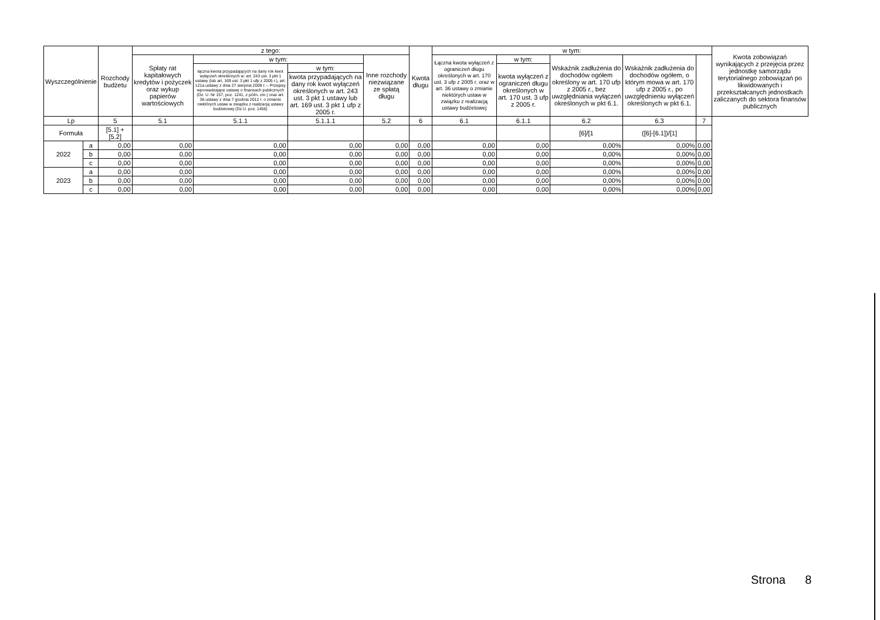| Wyszczególnienie | | Rozchody budżetu | z tego: | | | | Kwota długu | w tym: | | | | | Kwota zobowiązań wynikających z przejęcia przez jednostkę samorządu terytorialnego zobowiązań po likwidowanych i przekształcanych jednostkach zaliczanych do sektora finansów publicznych |
| --- | --- | --- | --- | --- | --- | --- | --- | --- | --- | --- | --- | --- | --- |
| | | | Spłaty rat kapitałowych kredytów i pożyczek oraz wykup papierów wartościowych | w tym: | | Inne rozchody niezwiązane ze spłatą długu | | Łączna kwota wyłączeń z ograniczeń długu określonych w art. 170 ust. 3 ufp z 2005 r. oraz w art. 36 ustawy o zmianie niektórych ustaw w związku z realizacją ustawy budżetowej | w tym: | Wskaźnik zadłużenia do dochodów ogółem określony w art. 170 ufp z 2005 r., bez uwzględniania wyłączeń określonych w pkt 6.1. | Wskaźnik zadłużenia do dochodów ogółem, o którym mowa w art. 170 ufp z 2005 r., po uwzględnieniu wyłączeń określonych w pkt 6.1. | | |
| | | | | łączna kwota przypadających na dany rok kwot wyłączeń określonych w: art. 243 ust. 3 pkt 1 ustawy (lub art. 169 ust. 3 pkt 1 ufp z 2005 r.), art. 121a ustawy z dnia 27 sierpnia 2009 r. – Przepisy wprowadzające ustawę o finansach publicznych (Dz. U. Nr 157, poz. 1241, z późn. zm.) oraz art. 36 ustawy z dnia 7 grudnia 2012 r. o zmianie niektórych ustaw w związku z realizacją ustawy budżetowej (Dz.U. poz. 1456) | w tym: | | | | kwota wyłączeń z ograniczeń długu określonych w art. 170 ust. 3 ufp z 2005 r. | | | | |
| | | | | | kwota przypadających na dany rok kwot wyłączeń określonych w art. 243 ust. 3 pkt 1 ustawy lub art. 169 ust. 3 pkt 1 ufp z 2005 r. | | | | | | | | |
| Lp | | 5 | 5.1 | 5.1.1 | 5.1.1.1 | 5.2 | 6 | 6.1 | 6.1.1 | 6.2 | 6.3 | 7 | |
| Formuła | | [5.1] + [5.2] | | | | | | | | [6]/[1 | ([6]-[6.1])/[1] | | |
| 2022 | a | 0,00 | 0,00 | 0,00 | 0,00 | 0,00 | 0,00 | 0,00 | 0,00 | 0,00% | 0,00% | 0,00 | |
| | b | 0,00 | 0,00 | 0,00 | 0,00 | 0,00 | 0,00 | 0,00 | 0,00 | 0,00% | 0,00% | 0,00 | |
| | c | 0,00 | 0,00 | 0,00 | 0,00 | 0,00 | 0,00 | 0,00 | 0,00 | 0,00% | 0,00% | 0,00 | |
| 2023 | a | 0,00 | 0,00 | 0,00 | 0,00 | 0,00 | 0,00 | 0,00 | 0,00 | 0,00% | 0,00% | 0,00 | |
| | b | 0,00 | 0,00 | 0,00 | 0,00 | 0,00 | 0,00 | 0,00 | 0,00 | 0,00% | 0,00% | 0,00 | |
| | c | 0,00 | 0,00 | 0,00 | 0,00 | 0,00 | 0,00 | 0,00 | 0,00 | 0,00% | 0,00% | 0,00 | |
Strona 8